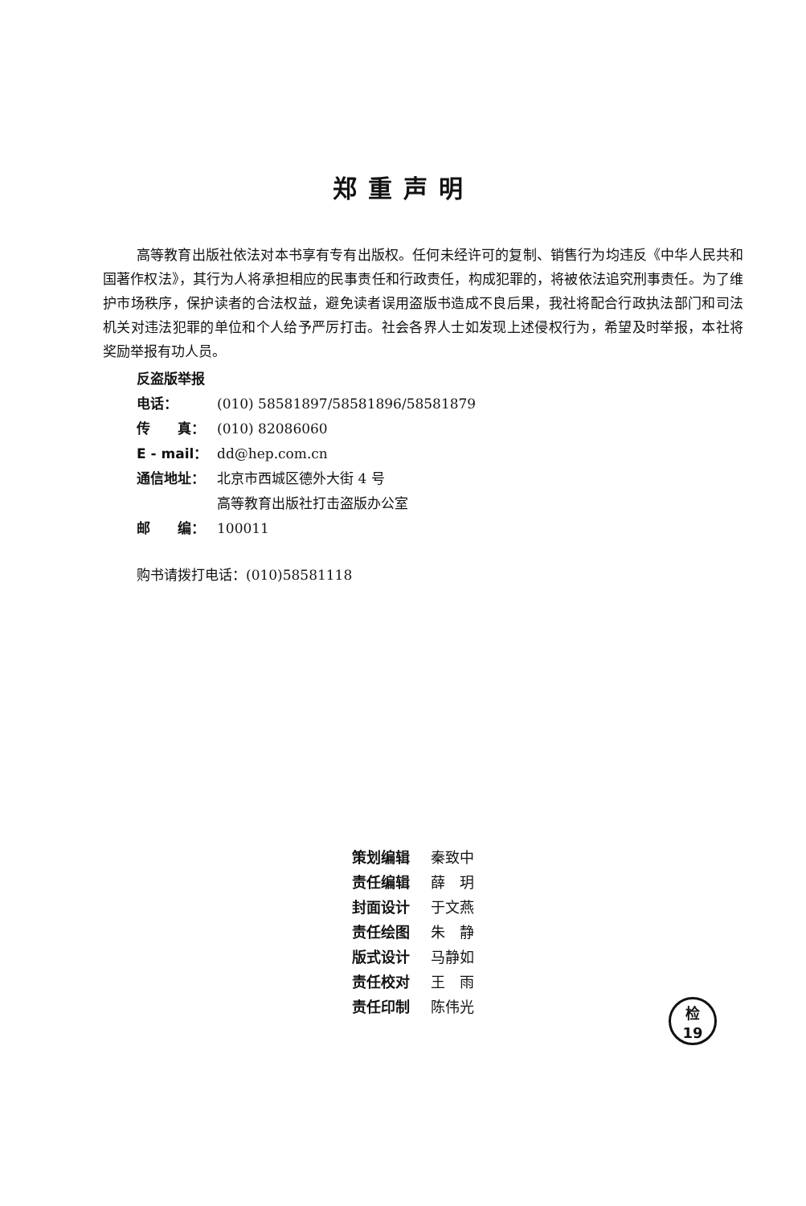郑重声明
高等教育出版社依法对本书享有专有出版权。任何未经许可的复制、销售行为均违反《中华人民共和国著作权法》，其行为人将承担相应的民事责任和行政责任，构成犯罪的，将被依法追究刑事责任。为了维护市场秩序，保护读者的合法权益，避免读者误用盗版书造成不良后果，我社将配合行政执法部门和司法机关对违法犯罪的单位和个人给予严厉打击。社会各界人士如发现上述侵权行为，希望及时举报，本社将奖励举报有功人员。
反盗版举报电话： (010) 58581897/58581896/58581879
传　　真： (010) 82086060
E - mail： dd@hep.com.cn
通信地址： 北京市西城区德外大街 4 号
高等教育出版社打击盗版办公室
邮　　编： 100011
购书请拨打电话：(010)58581118
策划编辑 秦致中
责任编辑 薛　玥
封面设计 于文燕
责任绘图 朱　静
版式设计 马静如
责任校对 王　雨
责任印制 陈伟光
检
19